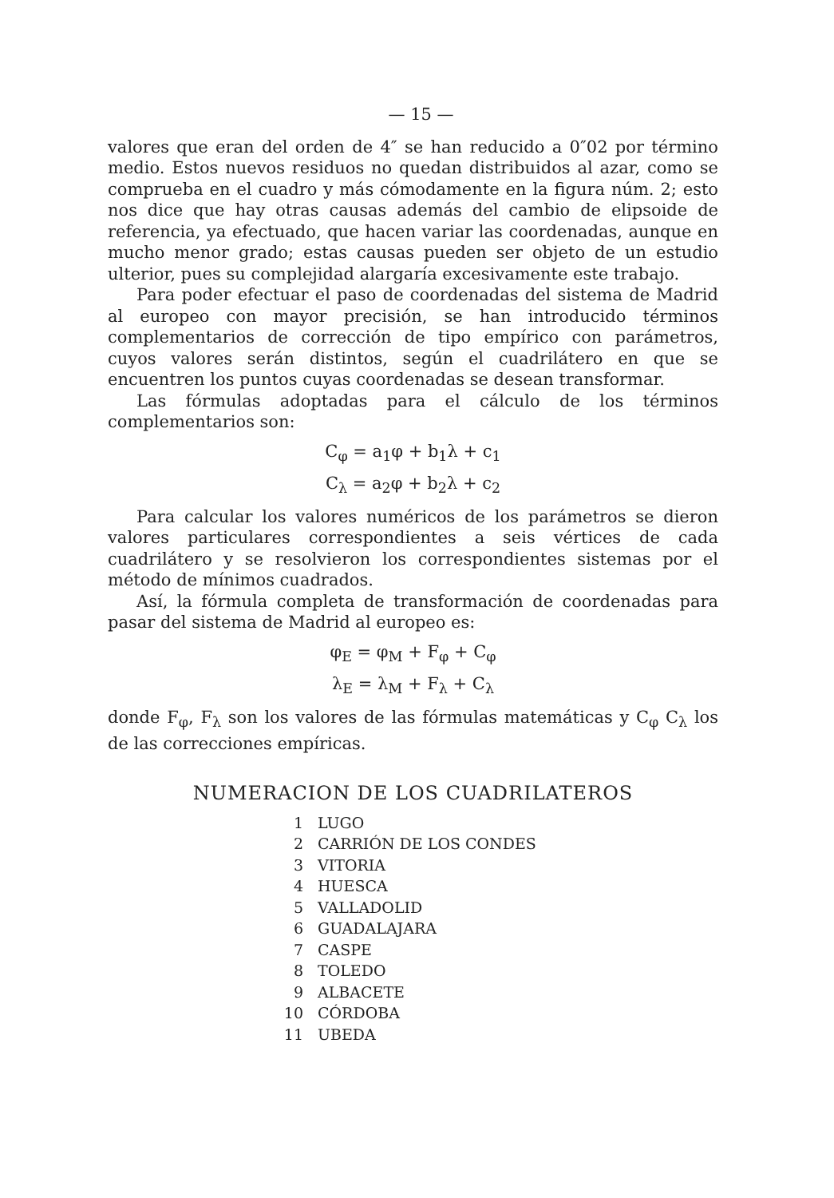— 15 —
valores que eran del orden de 4″ se han reducido a 0″02 por término medio. Estos nuevos residuos no quedan distribuidos al azar, como se comprueba en el cuadro y más cómodamente en la figura núm. 2; esto nos dice que hay otras causas además del cambio de elipsoide de referencia, ya efectuado, que hacen variar las coordenadas, aunque en mucho menor grado; estas causas pueden ser objeto de un estudio ulterior, pues su complejidad alargaría excesivamente este trabajo.
Para poder efectuar el paso de coordenadas del sistema de Madrid al europeo con mayor precisión, se han introducido términos complementarios de corrección de tipo empírico con parámetros, cuyos valores serán distintos, según el cuadrilátero en que se encuentren los puntos cuyas coordenadas se desean transformar.
Las fórmulas adoptadas para el cálculo de los términos complementarios son:
C<sub>φ</sub> = a<sub>1</sub>φ + b<sub>1</sub>λ + c<sub>1</sub>
C<sub>λ</sub> = a<sub>2</sub>φ + b<sub>2</sub>λ + c<sub>2</sub>
Para calcular los valores numéricos de los parámetros se dieron valores particulares correspondientes a seis vértices de cada cuadrilátero y se resolvieron los correspondientes sistemas por el método de mínimos cuadrados.
Así, la fórmula completa de transformación de coordenadas para pasar del sistema de Madrid al europeo es:
φ<sub>E</sub> = φ<sub>M</sub> + F<sub>φ</sub> + C<sub>φ</sub>
λ<sub>E</sub> = λ<sub>M</sub> + F<sub>λ</sub> + C<sub>λ</sub>
donde F<sub>φ</sub>, F<sub>λ</sub> son los valores de las fórmulas matemáticas y C<sub>φ</sub> C<sub>λ</sub> los de las correcciones empíricas.
NUMERACION DE LOS CUADRILATEROS
| 1 | LUGO |
| 2 | CARRIÓN DE LOS CONDES |
| 3 | VITORIA |
| 4 | HUESCA |
| 5 | VALLADOLID |
| 6 | GUADALAJARA |
| 7 | CASPE |
| 8 | TOLEDO |
| 9 | ALBACETE |
| 10 | CÓRDOBA |
| 11 | UBEDA |